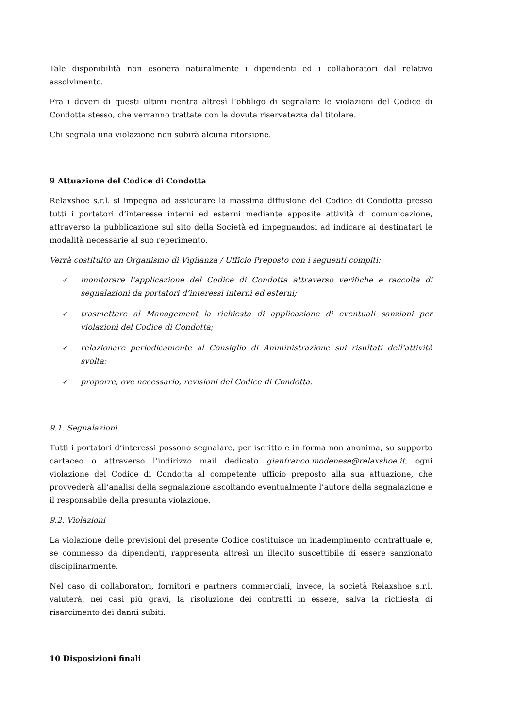Tale disponibilità non esonera naturalmente i dipendenti ed i collaboratori dal relativo assolvimento.
Fra i doveri di questi ultimi rientra altresì l’obbligo di segnalare le violazioni del Codice di Condotta stesso, che verranno trattate con la dovuta riservatezza dal titolare.
Chi segnala una violazione non subirà alcuna ritorsione.
9 Attuazione del Codice di Condotta
Relaxshoe s.r.l. si impegna ad assicurare la massima diffusione del Codice di Condotta presso tutti i portatori d’interesse interni ed esterni mediante apposite attività di comunicazione, attraverso la pubblicazione sul sito della Società ed impegnandosi ad indicare ai destinatari le modalità necessarie al suo reperimento.
Verrà costituito un Organismo di Vigilanza / Ufficio Preposto con i seguenti compiti:
✓ monitorare l’applicazione del Codice di Condotta attraverso verifiche e raccolta di segnalazioni da portatori d’interessi interni ed esterni;
✓ trasmettere al Management la richiesta di applicazione di eventuali sanzioni per violazioni del Codice di Condotta;
✓ relazionare periodicamente al Consiglio di Amministrazione sui risultati dell’attività svolta;
✓ proporre, ove necessario, revisioni del Codice di Condotta.
9.1. Segnalazioni
Tutti i portatori d’interessi possono segnalare, per iscritto e in forma non anonima, su supporto cartaceo o attraverso l’indirizzo mail dedicato gianfranco.modenese@relaxshoe.it, ogni violazione del Codice di Condotta al competente ufficio preposto alla sua attuazione, che provvederà all’analisi della segnalazione ascoltando eventualmente l’autore della segnalazione e il responsabile della presunta violazione.
9.2. Violazioni
La violazione delle previsioni del presente Codice costituisce un inadempimento contrattuale e, se commesso da dipendenti, rappresenta altresì un illecito suscettibile di essere sanzionato disciplinarmente.
Nel caso di collaboratori, fornitori e partners commerciali, invece, la società Relaxshoe s.r.l. valuterà, nei casi più gravi, la risoluzione dei contratti in essere, salva la richiesta di risarcimento dei danni subiti.
10 Disposizioni finali